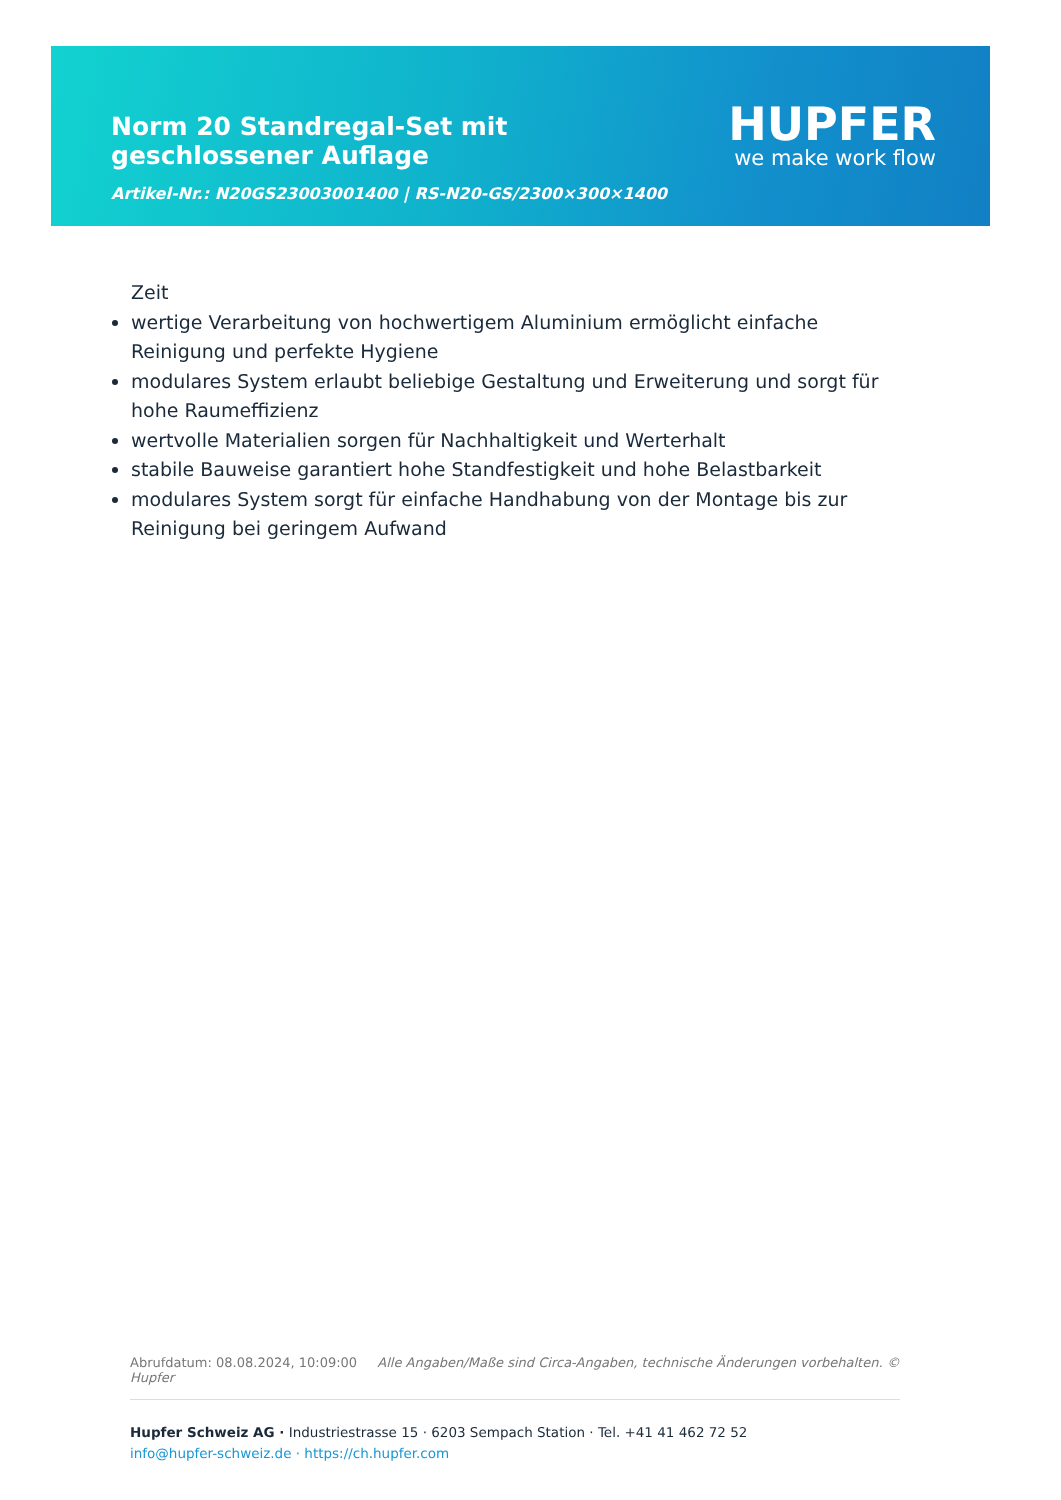Norm 20 Standregal-Set mit geschlossener Auflage
Artikel-Nr.: N20GS23003001400 | RS-N20-GS/2300×300×1400
HUPFER
we make work flow
Zeit
wertige Verarbeitung von hochwertigem Aluminium ermöglicht einfache Reinigung und perfekte Hygiene
modulares System erlaubt beliebige Gestaltung und Erweiterung und sorgt für hohe Raumeffizienz
wertvolle Materialien sorgen für Nachhaltigkeit und Werterhalt
stabile Bauweise garantiert hohe Standfestigkeit und hohe Belastbarkeit
modulares System sorgt für einfache Handhabung von der Montage bis zur Reinigung bei geringem Aufwand
Abrufdatum: 08.08.2024, 10:09:00 Alle Angaben/Maße sind Circa-Angaben, technische Änderungen vorbehalten. © Hupfer
Hupfer Schweiz AG · Industriestrasse 15 · 6203 Sempach Station · Tel. +41 41 462 72 52
info@hupfer-schweiz.de · https://ch.hupfer.com